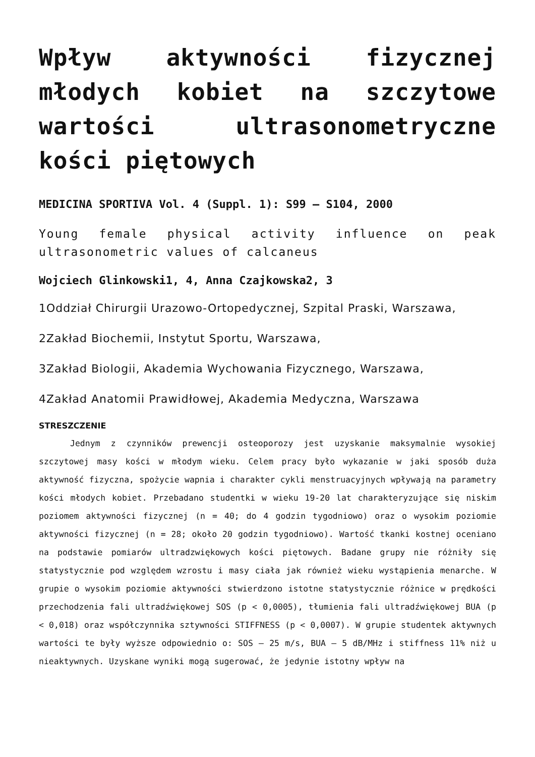Wpływ aktywności fizycznej młodych kobiet na szczytowe wartości ultrasonometryczne kości piętowych
MEDICINA SPORTIVA Vol. 4 (Suppl. 1): S99 – S104, 2000
Young female physical activity influence on peak ultrasonometric values of calcaneus
Wojciech Glinkowski1, 4, Anna Czajkowska2, 3
1Oddział Chirurgii Urazowo-Ortopedycznej, Szpital Praski, Warszawa,
2Zakład Biochemii, Instytut Sportu, Warszawa,
3Zakład Biologii, Akademia Wychowania Fizycznego, Warszawa,
4Zakład Anatomii Prawidłowej, Akademia Medyczna, Warszawa
STRESZCZENIE
Jednym z czynników prewencji osteoporozy jest uzyskanie maksymalnie wysokiej szczytowej masy kości w młodym wieku. Celem pracy było wykazanie w jaki sposób duża aktywność fizyczna, spożycie wapnia i charakter cykli menstruacyjnych wpływają na parametry kości młodych kobiet. Przebadano studentki w wieku 19-20 lat charakteryzujące się niskim poziomem aktywności fizycznej (n = 40; do 4 godzin tygodniowo) oraz o wysokim poziomie aktywności fizycznej (n = 28; około 20 godzin tygodniowo). Wartość tkanki kostnej oceniano na podstawie pomiarów ultradzwiękowych kości piętowych. Badane grupy nie różniły się statystycznie pod względem wzrostu i masy ciała jak również wieku wystąpienia menarche. W grupie o wysokim poziomie aktywności stwierdzono istotne statystycznie różnice w prędkości przechodzenia fali ultradźwiękowej SOS (p < 0,0005), tłumienia fali ultradźwiękowej BUA (p < 0,018) oraz współczynnika sztywności STIFFNESS (p < 0,0007). W grupie studentek aktywnych wartości te były wyższe odpowiednio o: SOS – 25 m/s, BUA – 5 dB/MHz i stiffness 11% niż u nieaktywnych. Uzyskane wyniki mogą sugerować, że jedynie istotny wpływ na